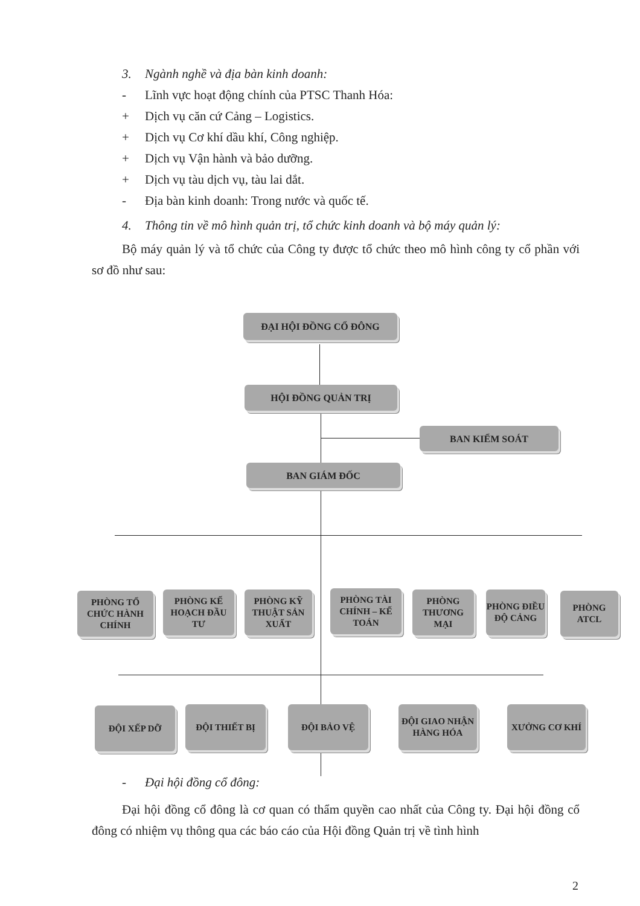3. Ngành nghề và địa bàn kinh doanh:
- Lĩnh vực hoạt động chính của PTSC Thanh Hóa:
+ Dịch vụ căn cứ Cảng – Logistics.
+ Dịch vụ Cơ khí dầu khí, Công nghiệp.
+ Dịch vụ Vận hành và bảo dưỡng.
+ Dịch vụ tàu dịch vụ, tàu lai dắt.
- Địa bàn kinh doanh: Trong nước và quốc tế.
4. Thông tin về mô hình quản trị, tổ chức kinh doanh và bộ máy quản lý:
Bộ máy quản lý và tổ chức của Công ty được tổ chức theo mô hình công ty cổ phần với sơ đồ như sau:
ĐẠI HỘI ĐỒNG CỔ ĐÔNG
HỘI ĐỒNG QUẢN TRỊ
BAN KIỂM SOÁT
BAN GIÁM ĐỐC
PHÒNG TỔ CHỨC HÀNH CHÍNH
PHÒNG KẾ HOẠCH ĐẦU TƯ
PHÒNG KỸ THUẬT SẢN XUẤT
PHÒNG TÀI CHÍNH – KẾ TOÁN
PHÒNG THƯƠNG MẠI
PHÒNG ĐIỀU ĐỘ CẢNG
PHÒNG ATCL
ĐỘI XẾP DỠ ĐỘI THIẾT BỊ ĐỘI BẢO VỆ
ĐỘI GIAO NHẬN HÀNG HÓA
XƯỞNG CƠ KHÍ
- Đại hội đồng cổ đông:
Đại hội đồng cổ đông là cơ quan có thẩm quyền cao nhất của Công ty. Đại hội đồng cổ đông có nhiệm vụ thông qua các báo cáo của Hội đồng Quản trị về tình hình
2